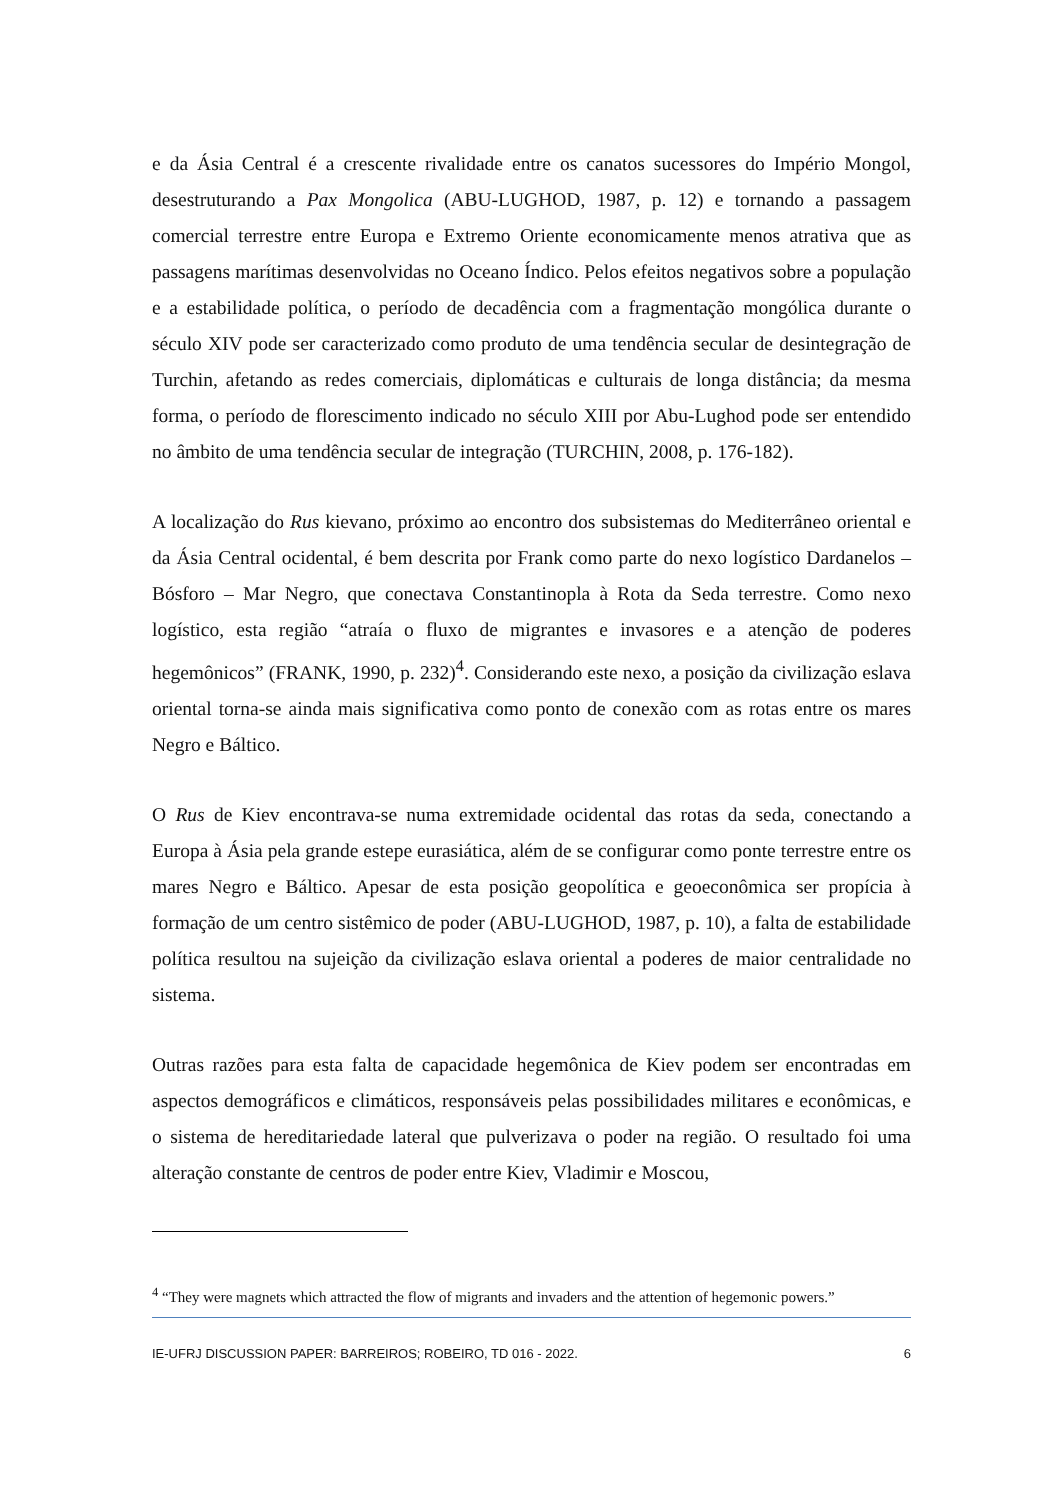e da Ásia Central é a crescente rivalidade entre os canatos sucessores do Império Mongol, desestruturando a Pax Mongolica (ABU-LUGHOD, 1987, p. 12) e tornando a passagem comercial terrestre entre Europa e Extremo Oriente economicamente menos atrativa que as passagens marítimas desenvolvidas no Oceano Índico. Pelos efeitos negativos sobre a população e a estabilidade política, o período de decadência com a fragmentação mongólica durante o século XIV pode ser caracterizado como produto de uma tendência secular de desintegração de Turchin, afetando as redes comerciais, diplomáticas e culturais de longa distância; da mesma forma, o período de florescimento indicado no século XIII por Abu-Lughod pode ser entendido no âmbito de uma tendência secular de integração (TURCHIN, 2008, p. 176-182).
A localização do Rus kievano, próximo ao encontro dos subsistemas do Mediterrâneo oriental e da Ásia Central ocidental, é bem descrita por Frank como parte do nexo logístico Dardanelos – Bósforo – Mar Negro, que conectava Constantinopla à Rota da Seda terrestre. Como nexo logístico, esta região “atraía o fluxo de migrantes e invasores e a atenção de poderes hegemônicos” (FRANK, 1990, p. 232)<sup>4</sup>. Considerando este nexo, a posição da civilização eslava oriental torna-se ainda mais significativa como ponto de conexão com as rotas entre os mares Negro e Báltico.
O Rus de Kiev encontrava-se numa extremidade ocidental das rotas da seda, conectando a Europa à Ásia pela grande estepe eurasiática, além de se configurar como ponte terrestre entre os mares Negro e Báltico. Apesar de esta posição geopolítica e geoeconômica ser propícia à formação de um centro sistêmico de poder (ABU-LUGHOD, 1987, p. 10), a falta de estabilidade política resultou na sujeição da civilização eslava oriental a poderes de maior centralidade no sistema.
Outras razões para esta falta de capacidade hegemônica de Kiev podem ser encontradas em aspectos demográficos e climáticos, responsáveis pelas possibilidades militares e econômicas, e o sistema de hereditariedade lateral que pulverizava o poder na região. O resultado foi uma alteração constante de centros de poder entre Kiev, Vladimir e Moscou,
<sup>4</sup> “They were magnets which attracted the flow of migrants and invaders and the attention of hegemonic powers.”
IE-UFRJ DISCUSSION PAPER: BARREIROS; ROBEIRO, TD 016 - 2022. 6